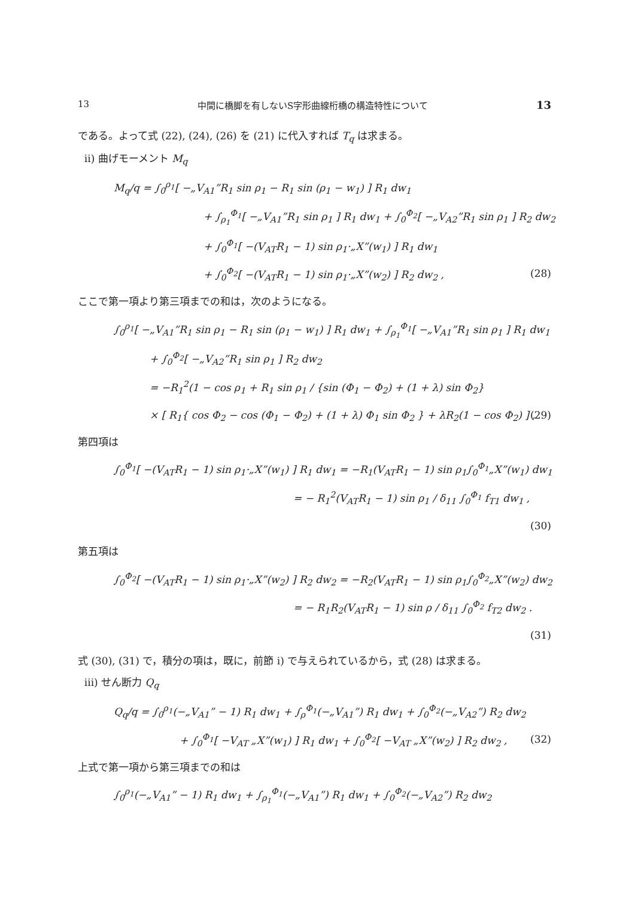13 中間に橋脚を有しないS字形曲線桁橋の構造特性について 13
である。よって式 (22), (24), (26) を (21) に代入すれば T<sub>q</sub> は求まる。
ii) 曲げモーメント M<sub>q</sub>
M<sub>q</sub>/q = ∫<sub>0</sub><sup>ρ<sub>1</sub></sup>[ −„V<sub>A1</sub>”R<sub>1</sub> sin ρ<sub>1</sub> − R<sub>1</sub> sin (ρ<sub>1</sub> − w<sub>1</sub>) ] R<sub>1</sub> dw<sub>1</sub>
+ ∫<sub>ρ<sub>1</sub></sub><sup>Φ<sub>1</sub></sup>[ −„V<sub>A1</sub>”R<sub>1</sub> sin ρ<sub>1</sub> ] R<sub>1</sub> dw<sub>1</sub> + ∫<sub>0</sub><sup>Φ<sub>2</sub></sup>[ −„V<sub>A2</sub>”R<sub>1</sub> sin ρ<sub>1</sub> ] R<sub>2</sub> dw<sub>2</sub>
+ ∫<sub>0</sub><sup>Φ<sub>1</sub></sup>[ −(V<sub>AT</sub>R<sub>1</sub> − 1) sin ρ<sub>1</sub>·„X”(w<sub>1</sub>) ] R<sub>1</sub> dw<sub>1</sub>
+ ∫<sub>0</sub><sup>Φ<sub>2</sub></sup>[ −(V<sub>AT</sub>R<sub>1</sub> − 1) sin ρ<sub>1</sub>·„X”(w<sub>2</sub>) ] R<sub>2</sub> dw<sub>2</sub> , (28)
ここで第一項より第三項までの和は，次のようになる。
∫<sub>0</sub><sup>ρ<sub>1</sub></sup>[ −„V<sub>A1</sub>”R<sub>1</sub> sin ρ<sub>1</sub> − R<sub>1</sub> sin (ρ<sub>1</sub> − w<sub>1</sub>) ] R<sub>1</sub> dw<sub>1</sub> + ∫<sub>ρ<sub>1</sub></sub><sup>Φ<sub>1</sub></sup>[ −„V<sub>A1</sub>”R<sub>1</sub> sin ρ<sub>1</sub> ] R<sub>1</sub> dw<sub>1</sub>
+ ∫<sub>0</sub><sup>Φ<sub>2</sub></sup>[ −„V<sub>A2</sub>”R<sub>1</sub> sin ρ<sub>1</sub> ] R<sub>2</sub> dw<sub>2</sub>
= −R<sub>1</sub><sup>2</sup>(1 − cos ρ<sub>1</sub> + R<sub>1</sub> sin ρ<sub>1</sub> / {sin (Φ<sub>1</sub> − Φ<sub>2</sub>) + (1 + λ) sin Φ<sub>2</sub>}
× [ R<sub>1</sub>{ cos Φ<sub>2</sub> − cos (Φ<sub>1</sub> − Φ<sub>2</sub>) + (1 + λ) Φ<sub>1</sub> sin Φ<sub>2</sub> } + λR<sub>2</sub>(1 − cos Φ<sub>2</sub>) ] , (29)
第四項は
∫<sub>0</sub><sup>Φ<sub>1</sub></sup>[ −(V<sub>AT</sub>R<sub>1</sub> − 1) sin ρ<sub>1</sub>·„X”(w<sub>1</sub>) ] R<sub>1</sub> dw<sub>1</sub> = −R<sub>1</sub>(V<sub>AT</sub>R<sub>1</sub> − 1) sin ρ<sub>1</sub>∫<sub>0</sub><sup>Φ<sub>1</sub></sup>„X”(w<sub>1</sub>) dw<sub>1</sub>
= − R<sub>1</sub><sup>2</sup>(V<sub>AT</sub>R<sub>1</sub> − 1) sin ρ<sub>1</sub> / δ<sub>11</sub> ∫<sub>0</sub><sup>Φ<sub>1</sub></sup> f<sub>T1</sub> dw<sub>1</sub> ,
(30)
第五項は
∫<sub>0</sub><sup>Φ<sub>2</sub></sup>[ −(V<sub>AT</sub>R<sub>1</sub> − 1) sin ρ<sub>1</sub>·„X”(w<sub>2</sub>) ] R<sub>2</sub> dw<sub>2</sub> = −R<sub>2</sub>(V<sub>AT</sub>R<sub>1</sub> − 1) sin ρ<sub>1</sub>∫<sub>0</sub><sup>Φ<sub>2</sub></sup>„X”(w<sub>2</sub>) dw<sub>2</sub>
= − R<sub>1</sub>R<sub>2</sub>(V<sub>AT</sub>R<sub>1</sub> − 1) sin ρ / δ<sub>11</sub> ∫<sub>0</sub><sup>Φ<sub>2</sub></sup> f<sub>T2</sub> dw<sub>2</sub> .
(31)
式 (30), (31) で，積分の項は，既に，前節 i) で与えられているから，式 (28) は求まる。
iii) せん断力 Q<sub>q</sub>
Q<sub>q</sub>/q = ∫<sub>0</sub><sup>ρ<sub>1</sub></sup>(−„V<sub>A1</sub>” − 1) R<sub>1</sub> dw<sub>1</sub> + ∫<sub>ρ</sub><sup>Φ<sub>1</sub></sup>(−„V<sub>A1</sub>”) R<sub>1</sub> dw<sub>1</sub> + ∫<sub>0</sub><sup>Φ<sub>2</sub></sup>(−„V<sub>A2</sub>”) R<sub>2</sub> dw<sub>2</sub>
+ ∫<sub>0</sub><sup>Φ<sub>1</sub></sup>[ −V<sub>AT</sub> „X”(w<sub>1</sub>) ] R<sub>1</sub> dw<sub>1</sub> + ∫<sub>0</sub><sup>Φ<sub>2</sub></sup>[ −V<sub>AT</sub> „X”(w<sub>2</sub>) ] R<sub>2</sub> dw<sub>2</sub> , (32)
上式で第一項から第三項までの和は
∫<sub>0</sub><sup>ρ<sub>1</sub></sup>(−„V<sub>A1</sub>” − 1) R<sub>1</sub> dw<sub>1</sub> + ∫<sub>ρ<sub>1</sub></sub><sup>Φ<sub>1</sub></sup>(−„V<sub>A1</sub>”) R<sub>1</sub> dw<sub>1</sub> + ∫<sub>0</sub><sup>Φ<sub>2</sub></sup>(−„V<sub>A2</sub>”) R<sub>2</sub> dw<sub>2</sub>